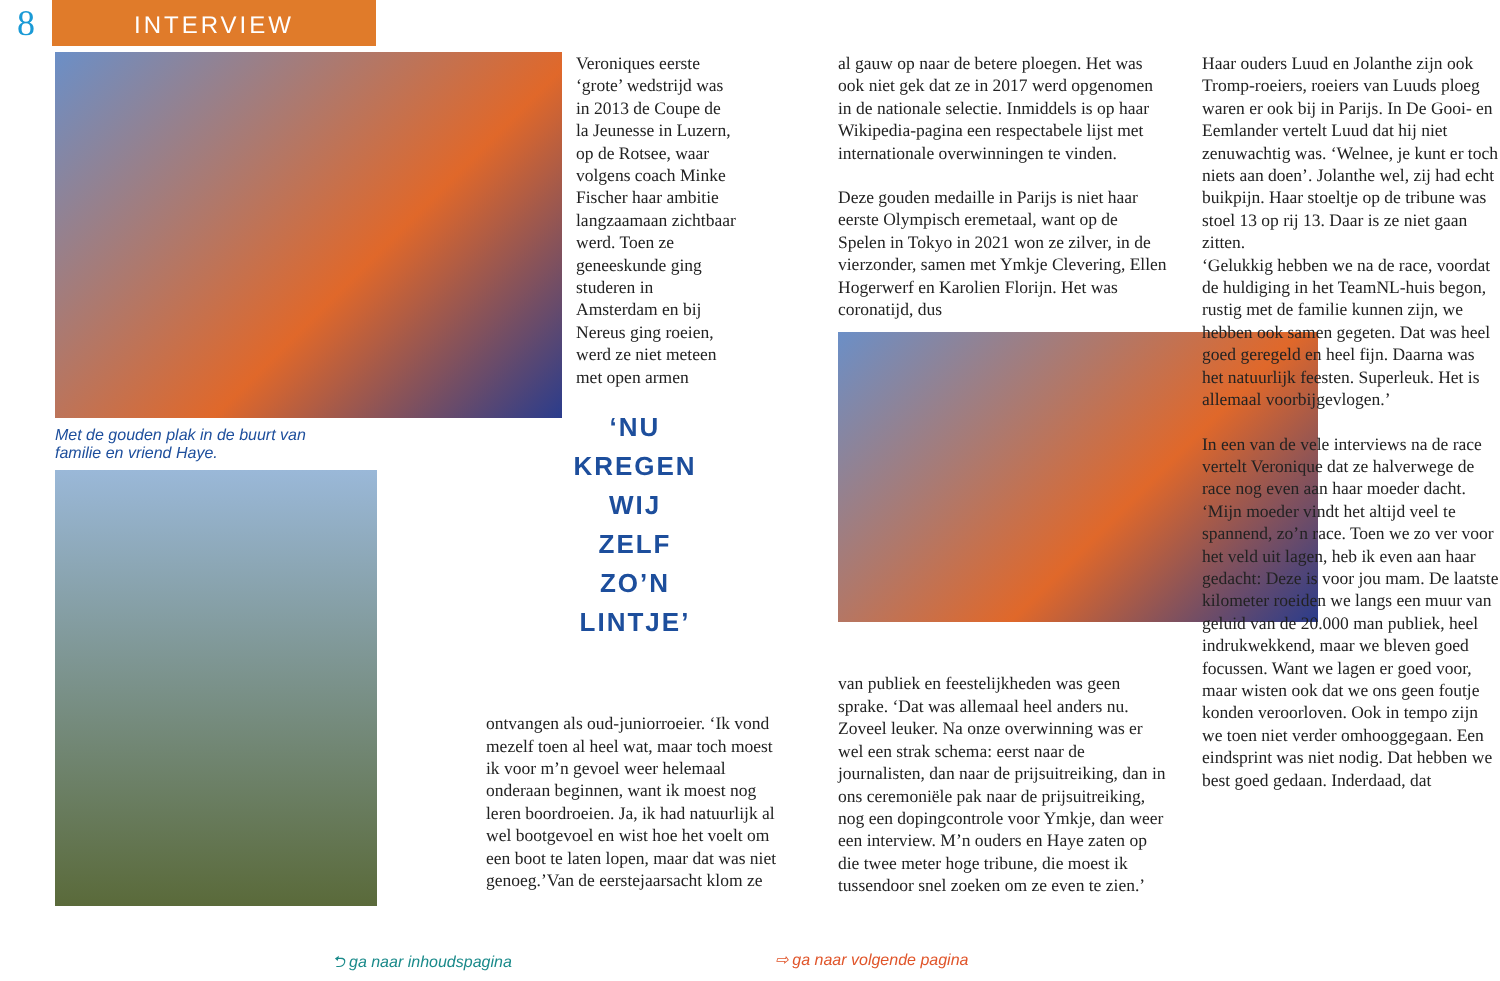8
INTERVIEW
Met de gouden plak in de buurt van
familie en vriend Haye.
Veroniques eerste ‘grote’ wedstrijd was in 2013 de Coupe de la Jeunesse in Luzern, op de Rotsee, waar volgens coach Minke Fischer haar ambitie langzaamaan zichtbaar werd. Toen ze geneeskunde ging studeren in Amsterdam en bij Nereus ging roeien, werd ze niet meteen met open armen
‘NU
KREGEN
WIJ
ZELF
ZO’N
LINTJE’
ontvangen als oud-juniorroeier. ‘Ik vond mezelf toen al heel wat, maar toch moest ik voor m’n gevoel weer helemaal onderaan beginnen, want ik moest nog leren boordroeien. Ja, ik had natuurlijk al wel bootgevoel en wist hoe het voelt om een boot te laten lopen, maar dat was niet genoeg.’Van de eerstejaarsacht klom ze
al gauw op naar de betere ploegen. Het was ook niet gek dat ze in 2017 werd opgenomen in de nationale selectie. Inmiddels is op haar Wikipedia-pagina een respectabele lijst met internationale overwinningen te vinden.
Deze gouden medaille in Parijs is niet haar eerste Olympisch eremetaal, want op de Spelen in Tokyo in 2021 won ze zilver, in de vierzonder, samen met Ymkje Clevering, Ellen Hogerwerf en Karolien Florijn. Het was coronatijd, dus
van publiek en feestelijkheden was geen sprake. ‘Dat was allemaal heel anders nu. Zoveel leuker. Na onze overwinning was er wel een strak schema: eerst naar de journalisten, dan naar de prijsuitreiking, dan in ons ceremoniële pak naar de prijsuitreiking, nog een dopingcontrole voor Ymkje, dan weer een interview. M’n ouders en Haye zaten op die twee meter hoge tribune, die moest ik tussendoor snel zoeken om ze even te zien.’
Haar ouders Luud en Jolanthe zijn ook Tromp-roeiers, roeiers van Luuds ploeg waren er ook bij in Parijs. In De Gooi- en Eemlander vertelt Luud dat hij niet zenuwachtig was. ‘Welnee, je kunt er toch niets aan doen’. Jolanthe wel, zij had echt buikpijn. Haar stoeltje op de tribune was stoel 13 op rij 13. Daar is ze niet gaan zitten.
‘Gelukkig hebben we na de race, voordat de huldiging in het TeamNL-huis begon, rustig met de familie kunnen zijn, we hebben ook samen gegeten. Dat was heel goed geregeld en heel fijn. Daarna was het natuurlijk feesten. Superleuk. Het is allemaal voorbijgevlogen.’
In een van de vele interviews na de race vertelt Veronique dat ze halverwege de race nog even aan haar moeder dacht. ‘Mijn moeder vindt het altijd veel te spannend, zo’n race. Toen we zo ver voor het veld uit lagen, heb ik even aan haar gedacht: Deze is voor jou mam. De laatste kilometer roeiden we langs een muur van geluid van de 20.000 man publiek, heel indrukwekkend, maar we bleven goed focussen. Want we lagen er goed voor, maar wisten ook dat we ons geen foutje konden veroorloven. Ook in tempo zijn we toen niet verder omhooggegaan. Een eindsprint was niet nodig. Dat hebben we best goed gedaan. Inderdaad, dat
⮌ ga naar inhoudspagina ⇨ ga naar volgende pagina